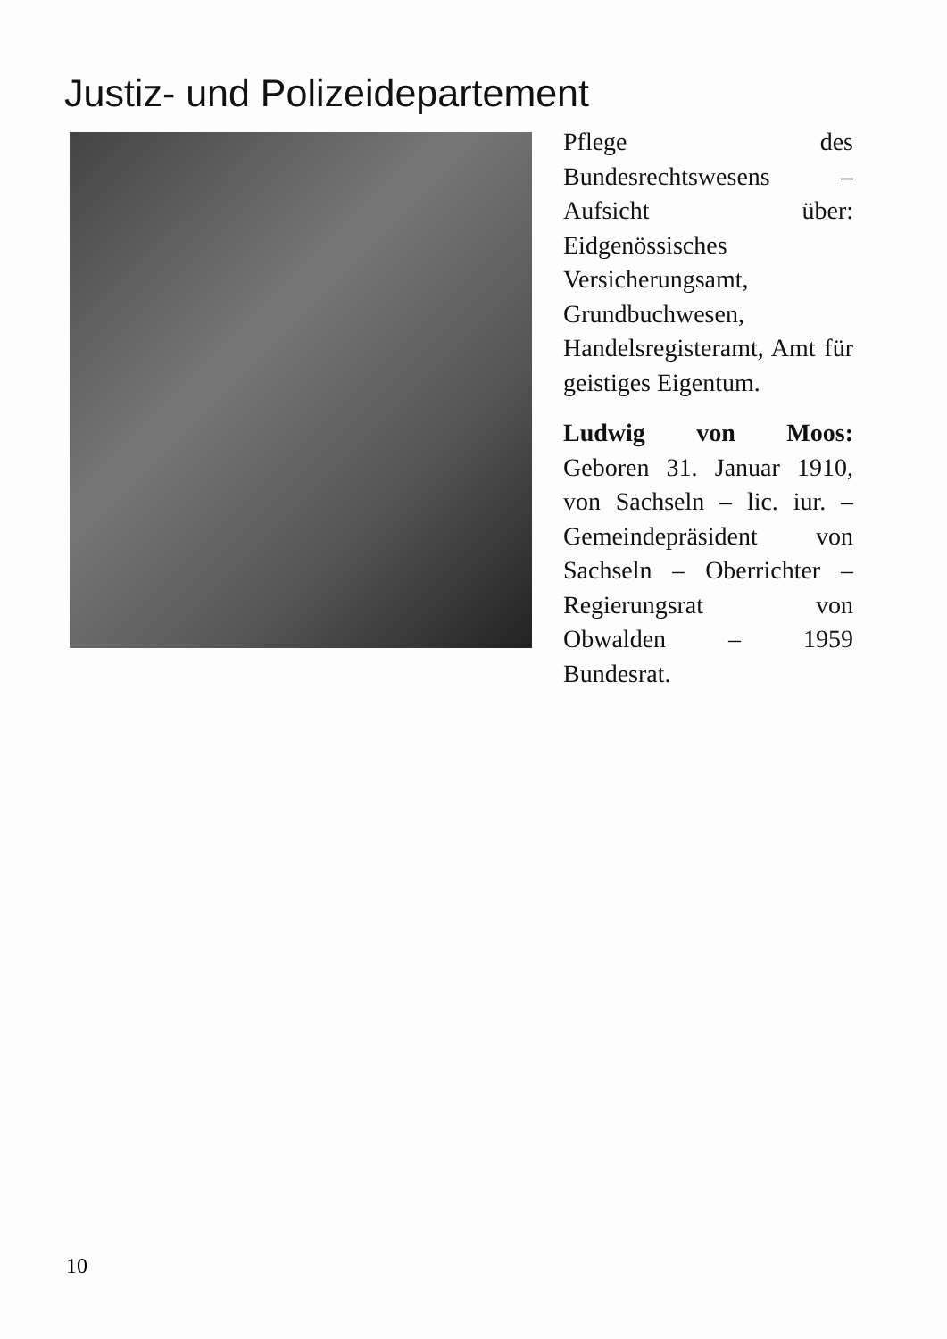Justiz- und Polizeidepartement
Pflege des Bundesrechtswesens – Aufsicht über: Eidgenössisches Versicherungsamt, Grundbuchwesen, Handelsregisteramt, Amt für geistiges Eigentum.
Ludwig von Moos: Geboren 31. Januar 1910, von Sachseln – lic. iur. – Gemeindepräsident von Sachseln – Oberrichter – Regierungsrat von Obwalden – 1959 Bundesrat.
10